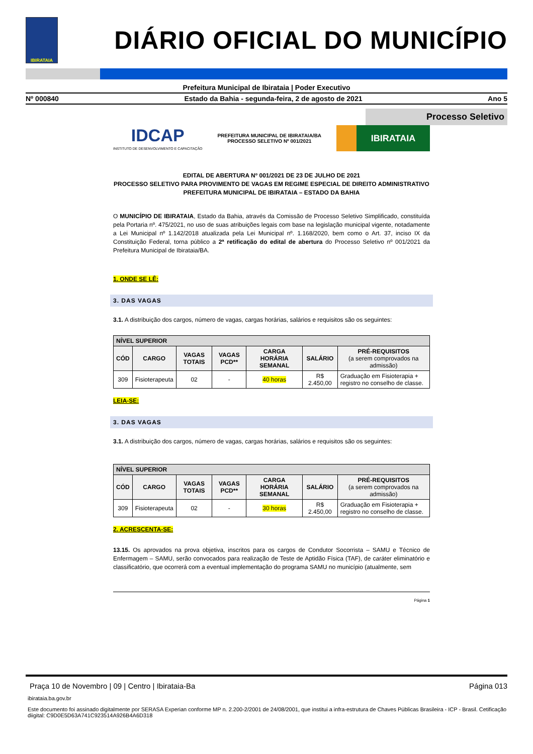IBIRATAIA
DIÁRIO OFICIAL DO MUNICÍPIO
Prefeitura Municipal de Ibirataia | Poder Executivo
Nº 000840 Estado da Bahia - segunda-feira, 2 de agosto de 2021 Ano 5
Processo Seletivo
IDCAP
INSTITUTO DE DESENVOLVIMENTO E CAPACITAÇÃO
PREFEITURA MUNICIPAL DE IBIRATAIA/BA
PROCESSO SELETIVO Nº 001/2021
IBIRATAIA
EDITAL DE ABERTURA Nº 001/2021 DE 23 DE JULHO DE 2021
PROCESSO SELETIVO PARA PROVIMENTO DE VAGAS EM REGIME ESPECIAL DE DIREITO ADMINISTRATIVO
PREFEITURA MUNICIPAL DE IBIRATAIA – ESTADO DA BAHIA
O MUNICÍPIO DE IBIRATAIA, Estado da Bahia, através da Comissão de Processo Seletivo Simplificado, constituída pela Portaria nº. 475/2021, no uso de suas atribuições legais com base na legislação municipal vigente, notadamente a Lei Municipal nº 1.142/2018 atualizada pela Lei Municipal nº. 1.168/2020, bem como o Art. 37, inciso IX da Constituição Federal, torna público a 2ª retificação do edital de abertura do Processo Seletivo nº 001/2021 da Prefeitura Municipal de Ibirataia/BA.
1. ONDE SE LÊ:
3. DAS VAGAS
3.1. A distribuição dos cargos, número de vagas, cargas horárias, salários e requisitos são os seguintes:
| NÍVEL SUPERIOR | | | | | | |
| --- | --- | --- | --- | --- | --- | --- |
| CÓD | CARGO | VAGAS TOTAIS | VAGAS PCD** | CARGA HORÁRIA SEMANAL | SALÁRIO | PRÉ-REQUISITOS (a serem comprovados na admissão) |
| 309 | Fisioterapeuta | 02 | - | 40 horas | R$ 2.450,00 | Graduação em Fisioterapia + registro no conselho de classe. |
LEIA-SE:
3. DAS VAGAS
3.1. A distribuição dos cargos, número de vagas, cargas horárias, salários e requisitos são os seguintes:
| NÍVEL SUPERIOR | | | | | | |
| --- | --- | --- | --- | --- | --- | --- |
| CÓD | CARGO | VAGAS TOTAIS | VAGAS PCD** | CARGA HORÁRIA SEMANAL | SALÁRIO | PRÉ-REQUISITOS (a serem comprovados na admissão) |
| 309 | Fisioterapeuta | 02 | - | 30 horas | R$ 2.450,00 | Graduação em Fisioterapia + registro no conselho de classe. |
2. ACRESCENTA-SE:
13.15. Os aprovados na prova objetiva, inscritos para os cargos de Condutor Socorrista – SAMU e Técnico de Enfermagem – SAMU, serão convocados para realização de Teste de Aptidão Física (TAF), de caráter eliminatório e classificatório, que ocorrerá com a eventual implementação do programa SAMU no município (atualmente, sem
Página 1
Praça 10 de Novembro | 09 | Centro | Ibirataia-Ba Página 013
ibirataia.ba.gov.br
Este documento foi assinado digitalmente por SERASA Experian conforme MP n. 2.200-2/2001 de 24/08/2001, que institui a infra-estrutura de Chaves Públicas Brasileira - ICP - Brasil. Cetificação diigital: C9D0E5D63A741C923514A926B4A6D318